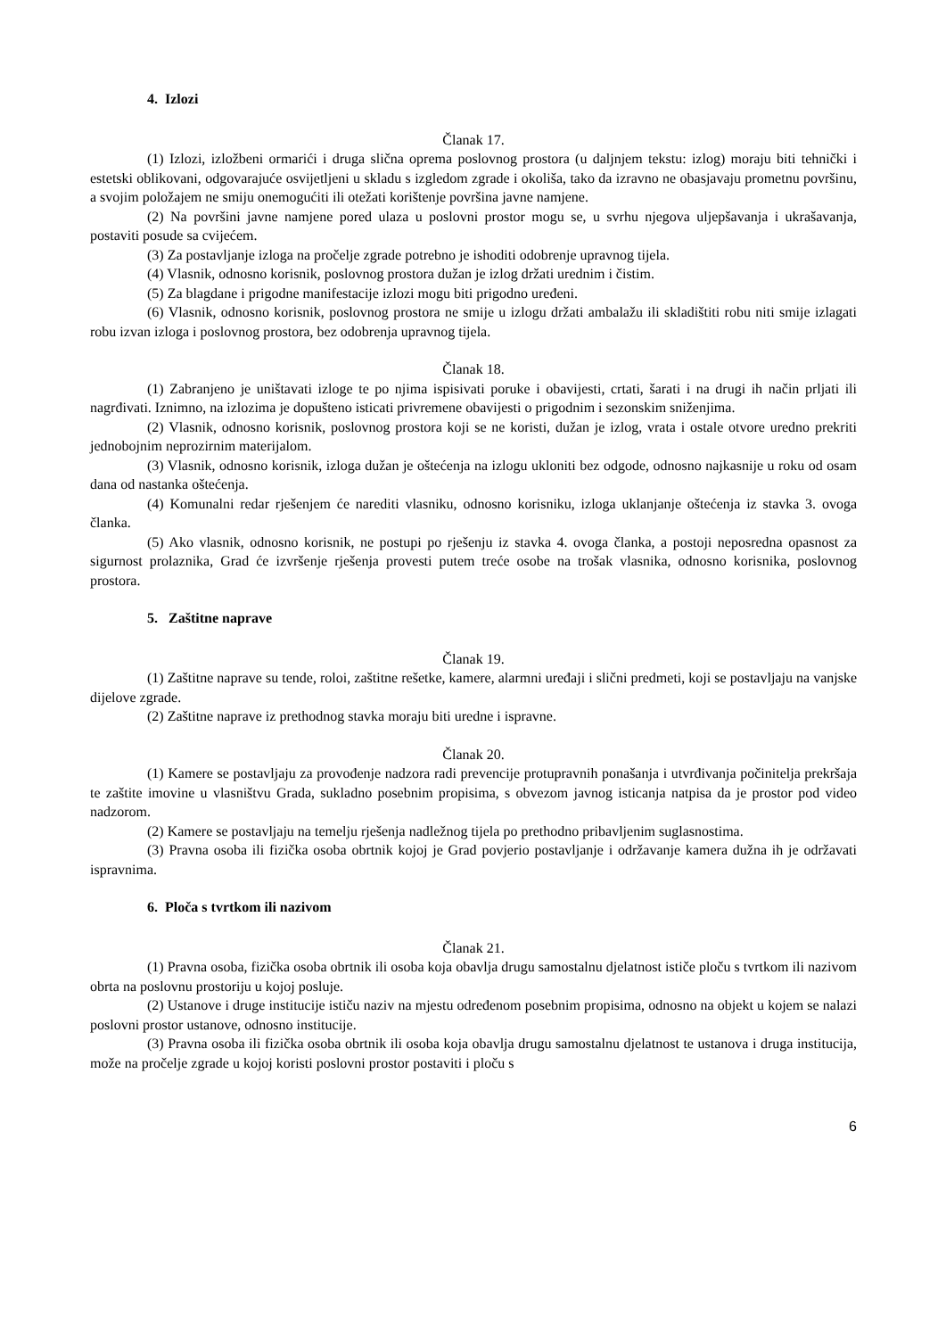4. Izlozi
Članak 17.
(1) Izlozi, izložbeni ormarići i druga slična oprema poslovnog prostora (u daljnjem tekstu: izlog) moraju biti tehnički i estetski oblikovani, odgovarajuće osvijetljeni u skladu s izgledom zgrade i okoliša, tako da izravno ne obasjavaju prometnu površinu, a svojim položajem ne smiju onemogućiti ili otežati korištenje površina javne namjene.
(2) Na površini javne namjene pored ulaza u poslovni prostor mogu se, u svrhu njegova uljepšavanja i ukrašavanja, postaviti posude sa cvijećem.
(3) Za postavljanje izloga na pročelje zgrade potrebno je ishoditi odobrenje upravnog tijela.
(4) Vlasnik, odnosno korisnik, poslovnog prostora dužan je izlog držati urednim i čistim.
(5) Za blagdane i prigodne manifestacije izlozi mogu biti prigodno uređeni.
(6) Vlasnik, odnosno korisnik, poslovnog prostora ne smije u izlogu držati ambalažu ili skladištiti robu niti smije izlagati robu izvan izloga i poslovnog prostora, bez odobrenja upravnog tijela.
Članak 18.
(1) Zabranjeno je uništavati izloge te po njima ispisivati poruke i obavijesti, crtati, šarati i na drugi ih način prljati ili nagrđivati. Iznimno, na izlozima je dopušteno isticati privremene obavijesti o prigodnim i sezonskim sniženjima.
(2) Vlasnik, odnosno korisnik, poslovnog prostora koji se ne koristi, dužan je izlog, vrata i ostale otvore uredno prekriti jednobojnim neprozirnim materijalom.
(3) Vlasnik, odnosno korisnik, izloga dužan je oštećenja na izlogu ukloniti bez odgode, odnosno najkasnije u roku od osam dana od nastanka oštećenja.
(4) Komunalni redar rješenjem će narediti vlasniku, odnosno korisniku, izloga uklanjanje oštećenja iz stavka 3. ovoga članka.
(5) Ako vlasnik, odnosno korisnik, ne postupi po rješenju iz stavka 4. ovoga članka, a postoji neposredna opasnost za sigurnost prolaznika, Grad će izvršenje rješenja provesti putem treće osobe na trošak vlasnika, odnosno korisnika, poslovnog prostora.
5. Zaštitne naprave
Članak 19.
(1) Zaštitne naprave su tende, roloi, zaštitne rešetke, kamere, alarmni uređaji i slični predmeti, koji se postavljaju na vanjske dijelove zgrade.
(2) Zaštitne naprave iz prethodnog stavka moraju biti uredne i ispravne.
Članak 20.
(1) Kamere se postavljaju za provođenje nadzora radi prevencije protupravnih ponašanja i utvrđivanja počinitelja prekršaja te zaštite imovine u vlasništvu Grada, sukladno posebnim propisima, s obvezom javnog isticanja natpisa da je prostor pod video nadzorom.
(2) Kamere se postavljaju na temelju rješenja nadležnog tijela po prethodno pribavljenim suglasnostima.
(3) Pravna osoba ili fizička osoba obrtnik kojoj je Grad povjerio postavljanje i održavanje kamera dužna ih je održavati ispravnima.
6. Ploča s tvrtkom ili nazivom
Članak 21.
(1) Pravna osoba, fizička osoba obrtnik ili osoba koja obavlja drugu samostalnu djelatnost ističe ploču s tvrtkom ili nazivom obrta na poslovnu prostoriju u kojoj posluje.
(2) Ustanove i druge institucije ističu naziv na mjestu određenom posebnim propisima, odnosno na objekt u kojem se nalazi poslovni prostor ustanove, odnosno institucije.
(3) Pravna osoba ili fizička osoba obrtnik ili osoba koja obavlja drugu samostalnu djelatnost te ustanova i druga institucija, može na pročelje zgrade u kojoj koristi poslovni prostor postaviti i ploču s
6